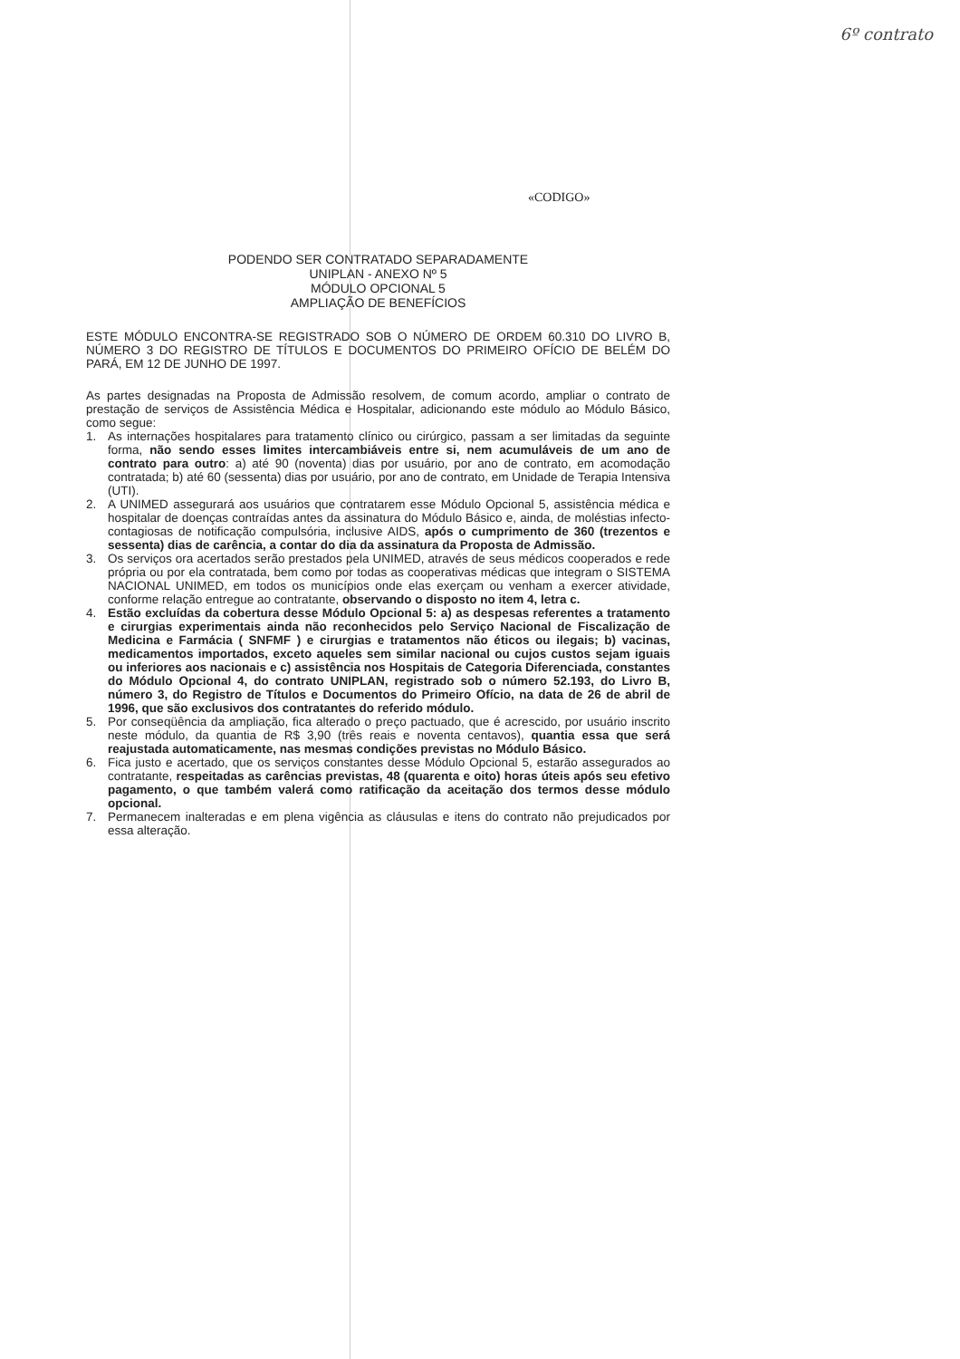6º contrato
«CODIGO»
PODENDO SER CONTRATADO SEPARADAMENTE
UNIPLAN - ANEXO Nº 5
MÓDULO OPCIONAL 5
AMPLIAÇÃO DE BENEFÍCIOS
ESTE MÓDULO ENCONTRA-SE REGISTRADO SOB O NÚMERO DE ORDEM 60.310 DO LIVRO B, NÚMERO 3 DO REGISTRO DE TÍTULOS E DOCUMENTOS DO PRIMEIRO OFÍCIO DE BELÉM DO PARÁ, EM 12 DE JUNHO DE 1997.
As partes designadas na Proposta de Admissão resolvem, de comum acordo, ampliar o contrato de prestação de serviços de Assistência Médica e Hospitalar, adicionando este módulo ao Módulo Básico, como segue:
1. As internações hospitalares para tratamento clínico ou cirúrgico, passam a ser limitadas da seguinte forma, não sendo esses limites intercambiáveis entre si, nem acumuláveis de um ano de contrato para outro: a) até 90 (noventa) dias por usuário, por ano de contrato, em acomodação contratada; b) até 60 (sessenta) dias por usuário, por ano de contrato, em Unidade de Terapia Intensiva (UTI).
2. A UNIMED assegurará aos usuários que contratarem esse Módulo Opcional 5, assistência médica e hospitalar de doenças contraídas antes da assinatura do Módulo Básico e, ainda, de moléstias infecto-contagiosas de notificação compulsória, inclusive AIDS, após o cumprimento de 360 (trezentos e sessenta) dias de carência, a contar do dia da assinatura da Proposta de Admissão.
3. Os serviços ora acertados serão prestados pela UNIMED, através de seus médicos cooperados e rede própria ou por ela contratada, bem como por todas as cooperativas médicas que integram o SISTEMA NACIONAL UNIMED, em todos os municípios onde elas exerçam ou venham a exercer atividade, conforme relação entregue ao contratante, observando o disposto no item 4, letra c.
4. Estão excluídas da cobertura desse Módulo Opcional 5: a) as despesas referentes a tratamento e cirurgias experimentais ainda não reconhecidos pelo Serviço Nacional de Fiscalização de Medicina e Farmácia ( SNFMF ) e cirurgias e tratamentos não éticos ou ilegais; b) vacinas, medicamentos importados, exceto aqueles sem similar nacional ou cujos custos sejam iguais ou inferiores aos nacionais e c) assistência nos Hospitais de Categoria Diferenciada, constantes do Módulo Opcional 4, do contrato UNIPLAN, registrado sob o número 52.193, do Livro B, número 3, do Registro de Títulos e Documentos do Primeiro Ofício, na data de 26 de abril de 1996, que são exclusivos dos contratantes do referido módulo.
5. Por conseqüência da ampliação, fica alterado o preço pactuado, que é acrescido, por usuário inscrito neste módulo, da quantia de R$ 3,90 (três reais e noventa centavos), quantia essa que será reajustada automaticamente, nas mesmas condições previstas no Módulo Básico.
6. Fica justo e acertado, que os serviços constantes desse Módulo Opcional 5, estarão assegurados ao contratante, respeitadas as carências previstas, 48 (quarenta e oito) horas úteis após seu efetivo pagamento, o que também valerá como ratificação da aceitação dos termos desse módulo opcional.
7. Permanecem inalteradas e em plena vigência as cláusulas e itens do contrato não prejudicados por essa alteração.